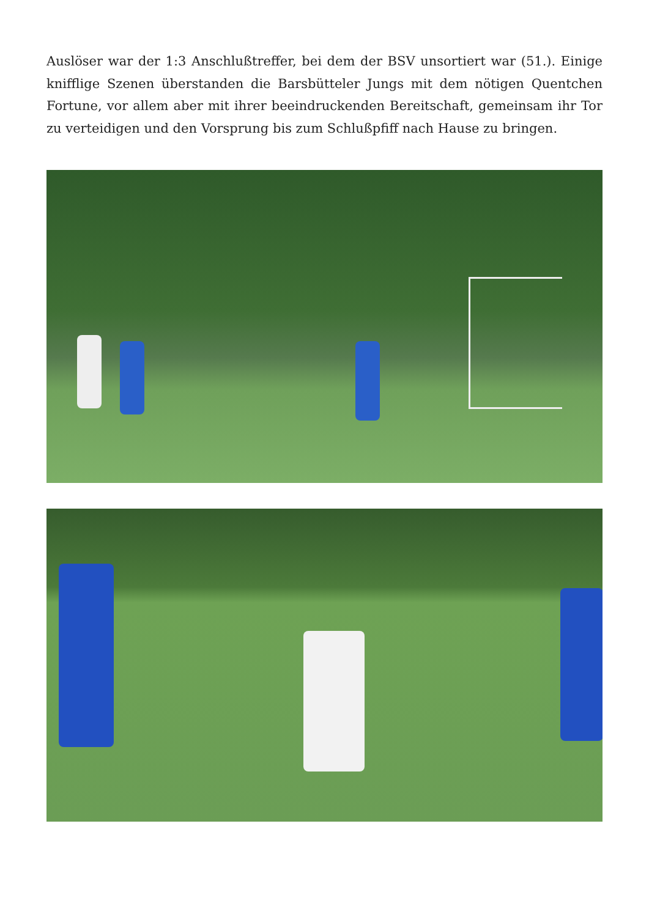Auslöser war der 1:3 Anschlußtreffer, bei dem der BSV unsortiert war (51.). Einige knifflige Szenen überstanden die Barsbütteler Jungs mit dem nötigen Quentchen Fortune, vor allem aber mit ihrer beeindruckenden Bereitschaft, gemeinsam ihr Tor zu verteidigen und den Vorsprung bis zum Schlußpfiff nach Hause zu bringen.